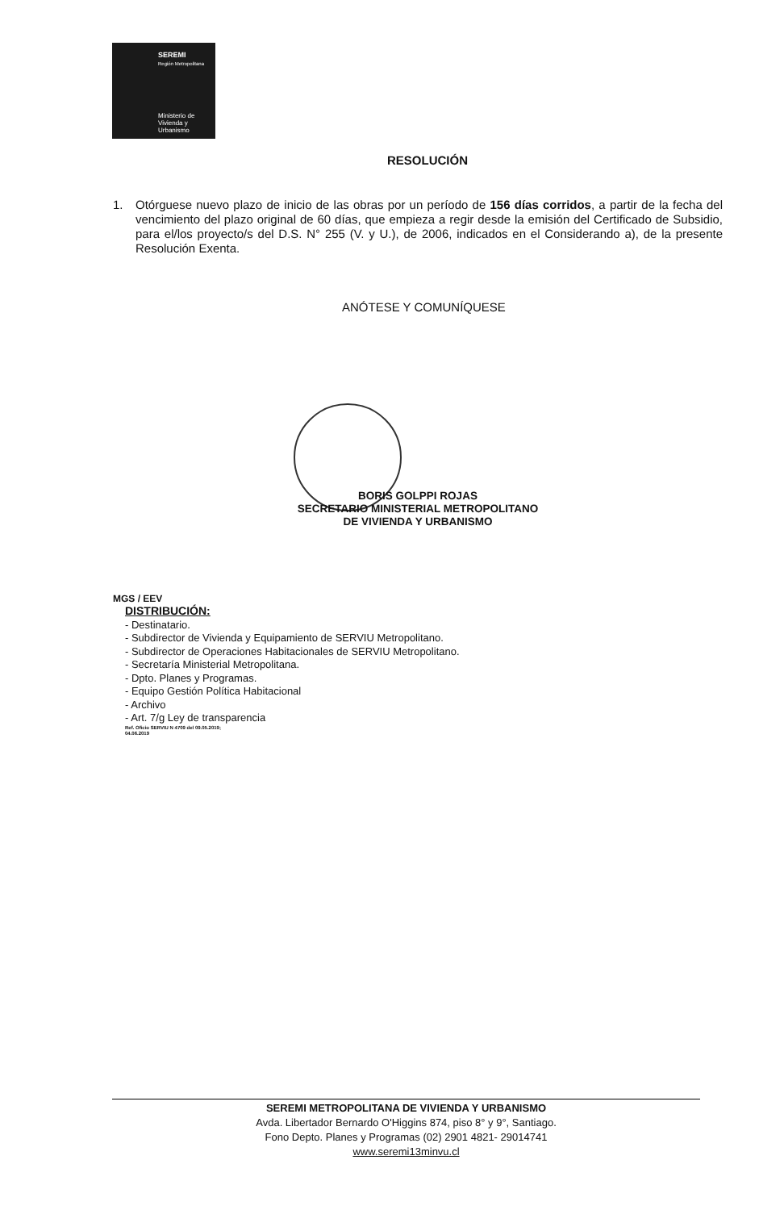SEREMI
Región Metropolitana
Ministerio de
Vivienda y
Urbanismo
RESOLUCIÓN
1. Otórguese nuevo plazo de inicio de las obras por un período de 156 días corridos, a partir de la fecha del vencimiento del plazo original de 60 días, que empieza a regir desde la emisión del Certificado de Subsidio, para el/los proyecto/s del D.S. N° 255 (V. y U.), de 2006, indicados en el Considerando a), de la presente Resolución Exenta.
ANÓTESE Y COMUNÍQUESE
BORIS GOLPPI ROJAS
SECRETARIO MINISTERIAL METROPOLITANO
DE VIVIENDA Y URBANISMO
MGS / EEV
DISTRIBUCIÓN:
- Destinatario.
- Subdirector de Vivienda y Equipamiento de SERVIU Metropolitano.
- Subdirector de Operaciones Habitacionales de SERVIU Metropolitano.
- Secretaría Ministerial Metropolitana.
- Dpto. Planes y Programas.
- Equipo Gestión Política Habitacional
- Archivo
- Art. 7/g Ley de transparencia
Ref. Oficio SERVIU N 4709 del 09.05.2019;
04.06.2019
SEREMI METROPOLITANA DE VIVIENDA Y URBANISMO
Avda. Libertador Bernardo O'Higgins 874, piso 8° y 9°, Santiago.
Fono Depto. Planes y Programas (02) 2901 4821- 29014741
www.seremi13minvu.cl